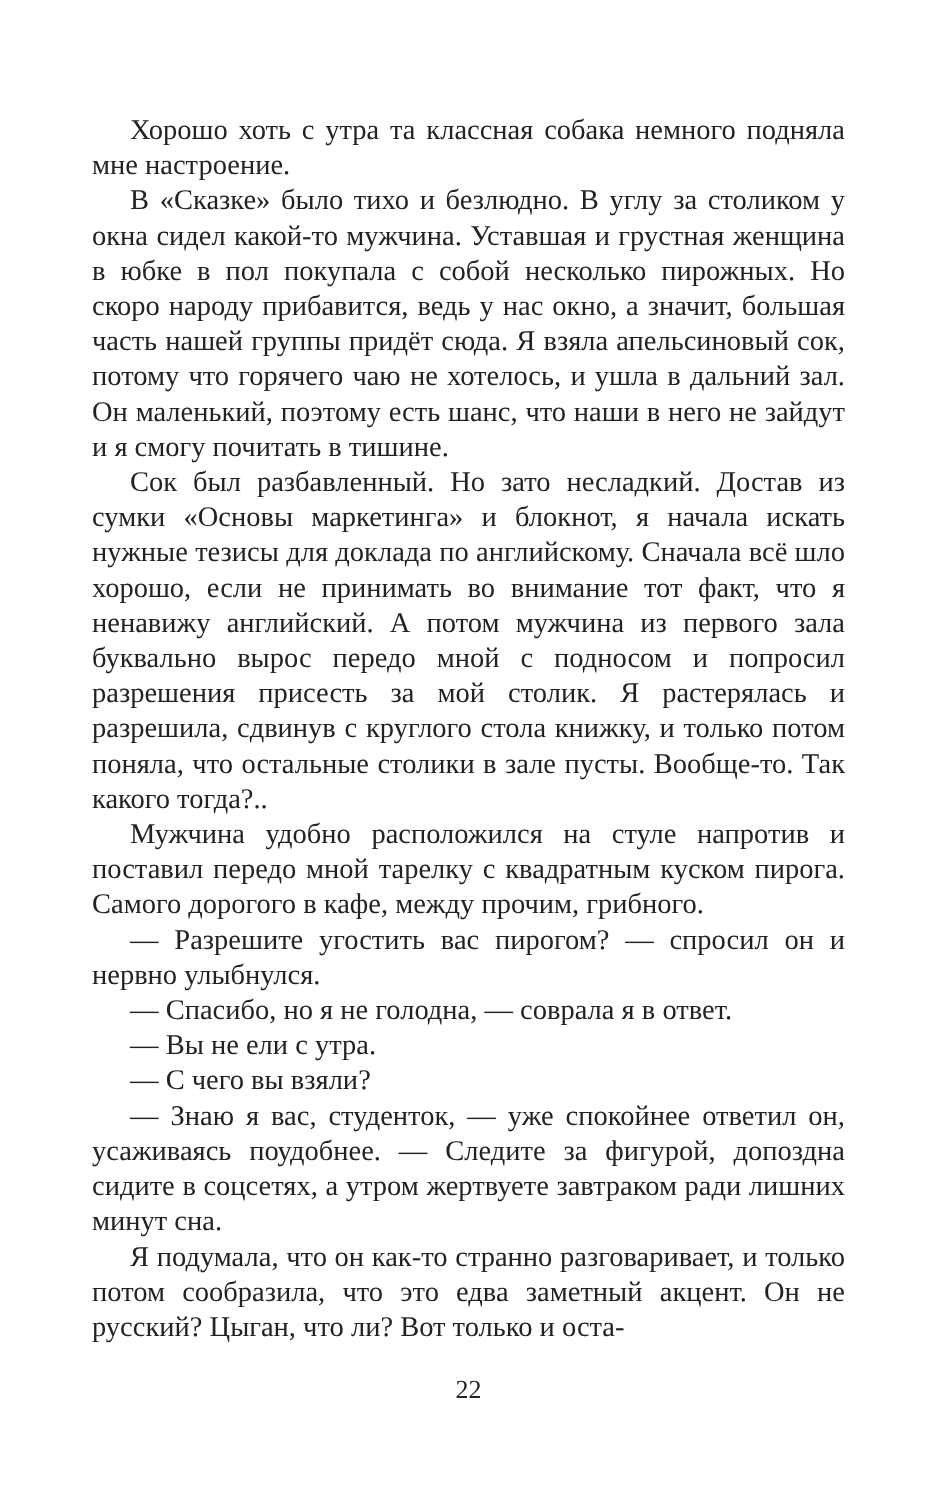Хорошо хоть с утра та классная собака немного подняла мне настроение.
В «Сказке» было тихо и безлюдно. В углу за столиком у окна сидел какой-то мужчина. Уставшая и грустная женщина в юбке в пол покупала с собой несколько пирожных. Но скоро народу прибавится, ведь у нас окно, а значит, большая часть нашей группы придёт сюда. Я взяла апельсиновый сок, потому что горячего чаю не хотелось, и ушла в дальний зал. Он маленький, поэтому есть шанс, что наши в него не зайдут и я смогу почитать в тишине.
Сок был разбавленный. Но зато несладкий. Достав из сумки «Основы маркетинга» и блокнот, я начала искать нужные тезисы для доклада по английскому. Сначала всё шло хорошо, если не принимать во внимание тот факт, что я ненавижу английский. А потом мужчина из первого зала буквально вырос передо мной с подносом и попросил разрешения присесть за мой столик. Я растерялась и разрешила, сдвинув с круглого стола книжку, и только потом поняла, что остальные столики в зале пусты. Вообще-то. Так какого тогда?..
Мужчина удобно расположился на стуле напротив и поставил передо мной тарелку с квадратным куском пирога. Самого дорогого в кафе, между прочим, грибного.
— Разрешите угостить вас пирогом? — спросил он и нервно улыбнулся.
— Спасибо, но я не голодна, — соврала я в ответ.
— Вы не ели с утра.
— С чего вы взяли?
— Знаю я вас, студенток, — уже спокойнее ответил он, усаживаясь поудобнее. — Следите за фигурой, допоздна сидите в соцсетях, а утром жертвуете завтраком ради лишних минут сна.
Я подумала, что он как-то странно разговаривает, и только потом сообразила, что это едва заметный акцент. Он не русский? Цыган, что ли? Вот только и оста-
22